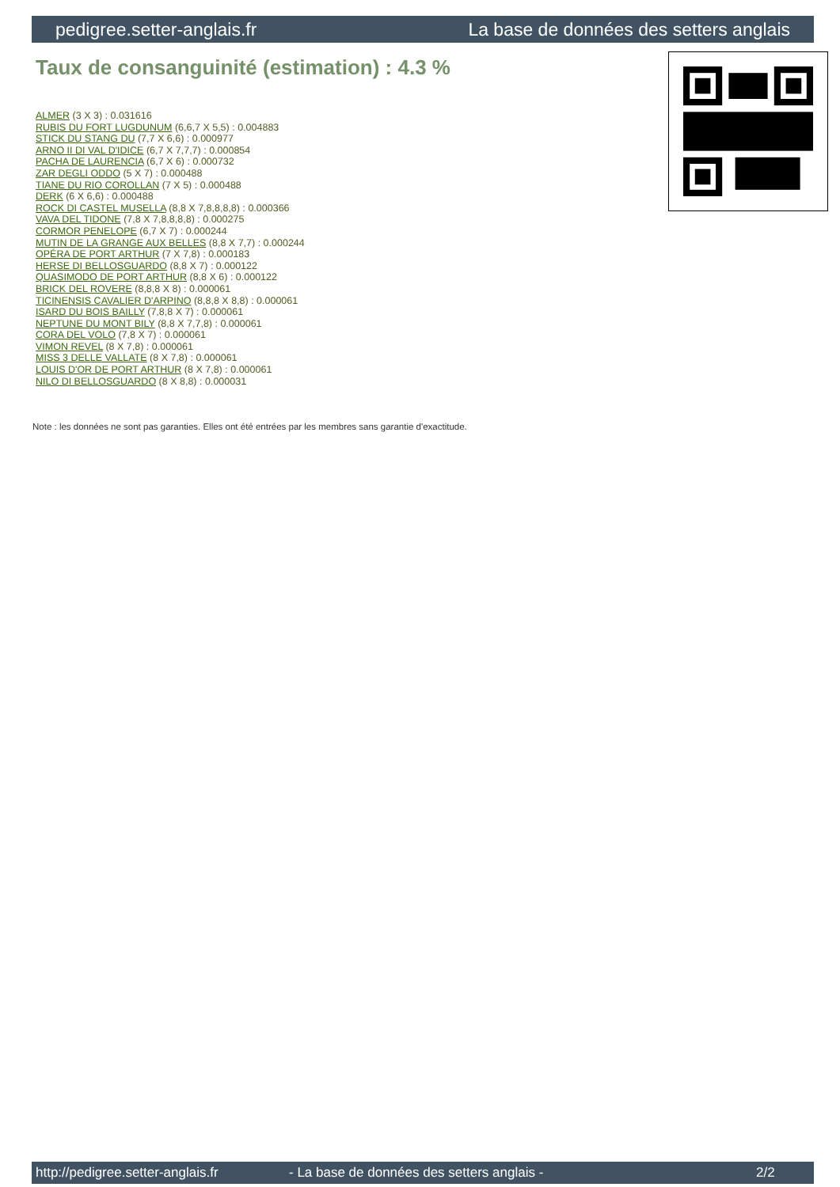pedigree.setter-anglais.fr La base de données des setters anglais
Taux de consanguinité (estimation) : 4.3 %
ALMER (3 X 3) : 0.031616
RUBIS DU FORT LUGDUNUM (6,6,7 X 5,5) : 0.004883
STICK DU STANG DU (7,7 X 6,6) : 0.000977
ARNO II DI VAL D'IDICE (6,7 X 7,7,7) : 0.000854
PACHA DE LAURENCIA (6,7 X 6) : 0.000732
ZAR DEGLI ODDO (5 X 7) : 0.000488
TIANE DU RIO COROLLAN (7 X 5) : 0.000488
DERK (6 X 6,6) : 0.000488
ROCK DI CASTEL MUSELLA (8,8 X 7,8,8,8,8) : 0.000366
VAVA DEL TIDONE (7,8 X 7,8,8,8,8) : 0.000275
CORMOR PENELOPE (6,7 X 7) : 0.000244
MUTIN DE LA GRANGE AUX BELLES (8,8 X 7,7) : 0.000244
OPÉRA DE PORT ARTHUR (7 X 7,8) : 0.000183
HERSE DI BELLOSGUARDO (8,8 X 7) : 0.000122
QUASIMODO DE PORT ARTHUR (8,8 X 6) : 0.000122
BRICK DEL ROVERE (8,8,8 X 8) : 0.000061
TICINENSIS CAVALIER D'ARPINO (8,8,8 X 8,8) : 0.000061
ISARD DU BOIS BAILLY (7,8,8 X 7) : 0.000061
NEPTUNE DU MONT BILY (8,8 X 7,7,8) : 0.000061
CORA DEL VOLO (7,8 X 7) : 0.000061
VIMON REVEL (8 X 7,8) : 0.000061
MISS 3 DELLE VALLATE (8 X 7,8) : 0.000061
LOUIS D'OR DE PORT ARTHUR (8 X 7,8) : 0.000061
NILO DI BELLOSGUARDO (8 X 8,8) : 0.000031
Note : les données ne sont pas garanties. Elles ont été entrées par les membres sans garantie d'exactitude.
http://pedigree.setter-anglais.fr - La base de données des setters anglais - 2/2